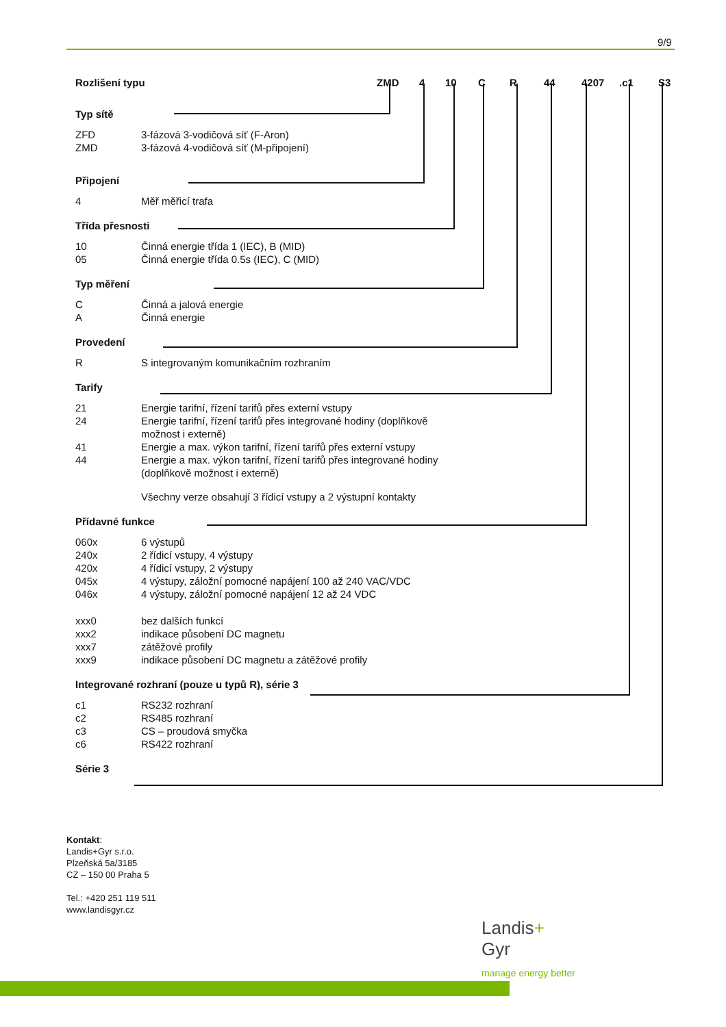9/9
Rozlišení typu ZMD 4 10 C R 44 4207.c1 S3
Typ sítě
ZFD 3-fázová 3-vodičová síť (F-Aron)
ZMD 3-fázová 4-vodičová síť (M-připojení)
Připojení
4 Měř měřicí trafa
Třída přesnosti
10 Činná energie třída 1 (IEC), B (MID)
05 Činná energie třída 0.5s (IEC), C (MID)
Typ měření
C Činná a jalová energie
A Činná energie
Provedení
R S integrovaným komunikačním rozhraním
Tarify
21 Energie tarifní, řízení tarifů přes externí vstupy
24 Energie tarifní, řízení tarifů přes integrované hodiny (doplňkově možnost i externě)
41 Energie a max. výkon tarifní, řízení tarifů přes externí vstupy
44 Energie a max. výkon tarifní, řízení tarifů přes integrované hodiny (doplňkově možnost i externě)
Všechny verze obsahují 3 řídicí vstupy a 2 výstupní kontakty
Přídavné funkce
060x 6 výstupů
240x 2 řídicí vstupy, 4 výstupy
420x 4 řídicí vstupy, 2 výstupy
045x 4 výstupy, záložní pomocné napájení 100 až 240 VAC/VDC
046x 4 výstupy, záložní pomocné napájení 12 až 24 VDC
xxx0 bez dalších funkcí
xxx2 indikace působení DC magnetu
xxx7 zátěžové profily
xxx9 indikace působení DC magnetu a zátěžové profily
Integrované rozhraní (pouze u typů R), série 3
c1 RS232 rozhraní
c2 RS485 rozhraní
c3 CS – proudová smyčka
c6 RS422 rozhraní
Série 3
Kontakt:
Landis+Gyr s.r.o.
Plzeňská 5a/3185
CZ – 150 00 Praha 5
Tel.: +420 251 119 511
www.landisgyr.cz
Landis+
Gyr
manage energy better